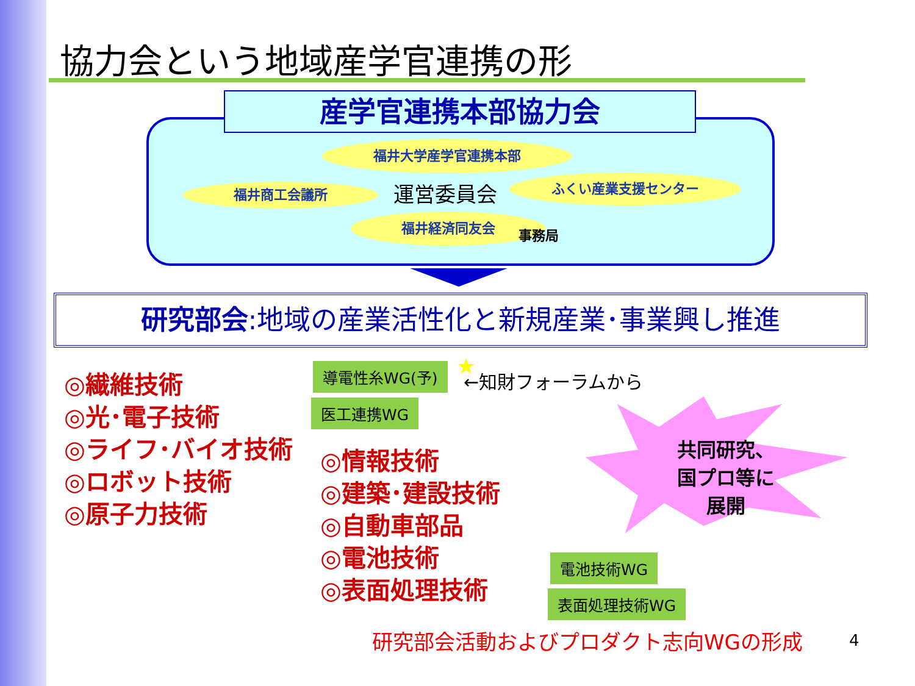協力会という地域産学官連携の形
産学官連携本部協力会
福井大学産学官連携本部
福井商工会議所 運営委員会 ふくい産業支援センター
福井経済同友会
事務局
研究部会:地域の産業活性化と新規産業･事業興し推進
◎繊維技術
◎光･電子技術
◎ライフ･バイオ技術
◎ロボット技術
◎原子力技術
◎情報技術
◎建築･建設技術
◎自動車部品
◎電池技術
◎表面処理技術
導電性糸WG(予) ★ ←知財フォーラムから
医工連携WG
共同研究、
国プロ等に
展開
電池技術WG
表面処理技術WG
研究部会活動およびプロダクト志向WGの形成
4